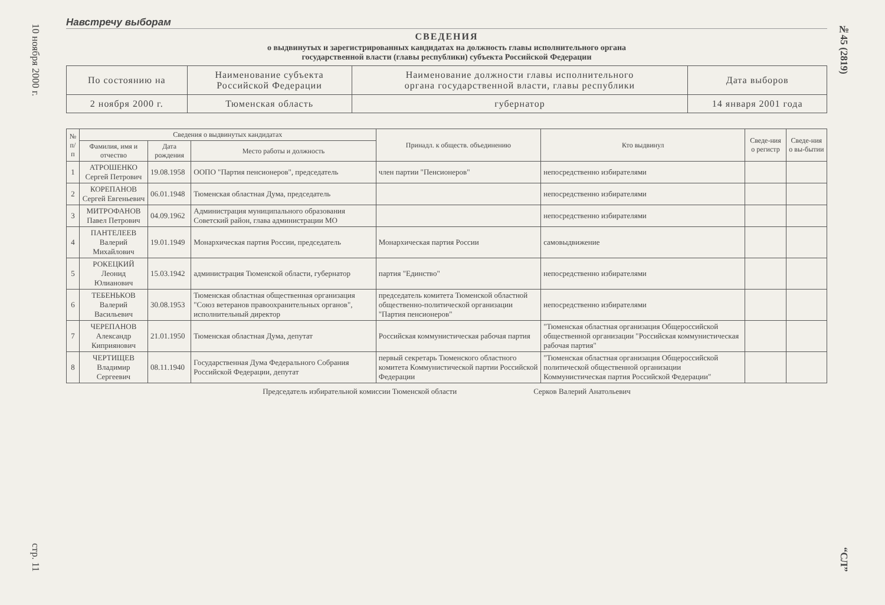10 ноября 2000 г.
стр. 11
№45 (2819)
“СЛ”
Навстречу выборам
СВЕДЕНИЯ
о выдвинутых и зарегистрированных кандидатах на должность главы исполнительного органа
государственной власти (главы республики) субъекта Российской Федерации
| По состоянию на | Наименование субъекта Российской Федерации | Наименование должности главы исполнительного органа государственной власти, главы республики | Дата выборов |
| 2 ноября 2000 г. | Тюменская область | губернатор | 14 января 2001 года |
| № п/п | Сведения о выдвинутых кандидатах | | | Принадл. к обществ. объединению | Кто выдвинул | Сведе-ния о регистр | Сведе-ния о вы-бытии |
| --- | --- | --- | --- | --- | --- | --- | --- |
| | Фамилия, имя и отчество | Дата рождения | Место работы и должность | | | | |
| 1 | АТРОШЕНКО Сергей Петрович | 19.08.1958 | ООПО "Партия пенсионеров", председатель | член партии "Пенсионеров" | непосредственно избирателями | | |
| 2 | КОРЕПАНОВ Сергей Евгеньевич | 06.01.1948 | Тюменская областная Дума, председатель | | непосредственно избирателями | | |
| 3 | МИТРОФАНОВ Павел Петрович | 04.09.1962 | Администрация муниципального образования Советский район, глава администрации МО | | непосредственно избирателями | | |
| 4 | ПАНТЕЛЕЕВ Валерий Михайлович | 19.01.1949 | Монархическая партия России, председатель | Монархическая партия России | самовыдвижение | | |
| 5 | РОКЕЦКИЙ Леонид Юлианович | 15.03.1942 | администрация Тюменской области, губернатор | партия "Единство" | непосредственно избирателями | | |
| 6 | ТЕБЕНЬКОВ Валерий Васильевич | 30.08.1953 | Тюменская областная общественная организация "Союз ветеранов правоохранительных органов", исполнительный директор | председатель комитета Тюменской областной общественно-политической организации "Партия пенсионеров" | непосредственно избирателями | | |
| 7 | ЧЕРЕПАНОВ Александр Киприянович | 21.01.1950 | Тюменская областная Дума, депутат | Российская коммунистическая рабочая партия | "Тюменская областная организация Общероссийской общественной организации "Российская коммунистическая рабочая партия" | | |
| 8 | ЧЕРТИЩЕВ Владимир Сергеевич | 08.11.1940 | Государственная Дума Федерального Собрания Российской Федерации, депутат | первый секретарь Тюменского областного комитета Коммунистической партии Российской Федерации | "Тюменская областная организация Общероссийской политической общественной организации Коммунистическая партия Российской Федерации" | | |
Председатель избирательной комиссии Тюменской области Серков Валерий Анатольевич